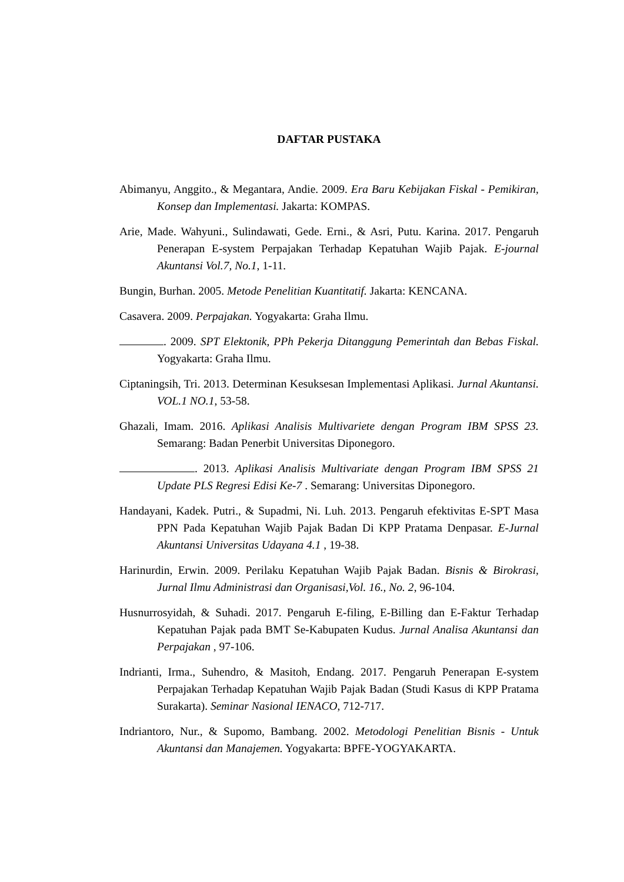DAFTAR PUSTAKA
Abimanyu, Anggito., & Megantara, Andie. 2009. Era Baru Kebijakan Fiskal - Pemikiran, Konsep dan Implementasi. Jakarta: KOMPAS.
Arie, Made. Wahyuni., Sulindawati, Gede. Erni., & Asri, Putu. Karina. 2017. Pengaruh Penerapan E-system Perpajakan Terhadap Kepatuhan Wajib Pajak. E-journal Akuntansi Vol.7, No.1, 1-11.
Bungin, Burhan. 2005. Metode Penelitian Kuantitatif. Jakarta: KENCANA.
Casavera. 2009. Perpajakan. Yogyakarta: Graha Ilmu.
. 2009. SPT Elektonik, PPh Pekerja Ditanggung Pemerintah dan Bebas Fiskal. Yogyakarta: Graha Ilmu.
Ciptaningsih, Tri. 2013. Determinan Kesuksesan Implementasi Aplikasi. Jurnal Akuntansi. VOL.1 NO.1, 53-58.
Ghazali, Imam. 2016. Aplikasi Analisis Multivariete dengan Program IBM SPSS 23. Semarang: Badan Penerbit Universitas Diponegoro.
. 2013. Aplikasi Analisis Multivariate dengan Program IBM SPSS 21 Update PLS Regresi Edisi Ke-7 . Semarang: Universitas Diponegoro.
Handayani, Kadek. Putri., & Supadmi, Ni. Luh. 2013. Pengaruh efektivitas E-SPT Masa PPN Pada Kepatuhan Wajib Pajak Badan Di KPP Pratama Denpasar. E-Jurnal Akuntansi Universitas Udayana 4.1 , 19-38.
Harinurdin, Erwin. 2009. Perilaku Kepatuhan Wajib Pajak Badan. Bisnis & Birokrasi, Jurnal Ilmu Administrasi dan Organisasi,Vol. 16., No. 2, 96-104.
Husnurrosyidah, & Suhadi. 2017. Pengaruh E-filing, E-Billing dan E-Faktur Terhadap Kepatuhan Pajak pada BMT Se-Kabupaten Kudus. Jurnal Analisa Akuntansi dan Perpajakan , 97-106.
Indrianti, Irma., Suhendro, & Masitoh, Endang. 2017. Pengaruh Penerapan E-system Perpajakan Terhadap Kepatuhan Wajib Pajak Badan (Studi Kasus di KPP Pratama Surakarta). Seminar Nasional IENACO, 712-717.
Indriantoro, Nur., & Supomo, Bambang. 2002. Metodologi Penelitian Bisnis - Untuk Akuntansi dan Manajemen. Yogyakarta: BPFE-YOGYAKARTA.